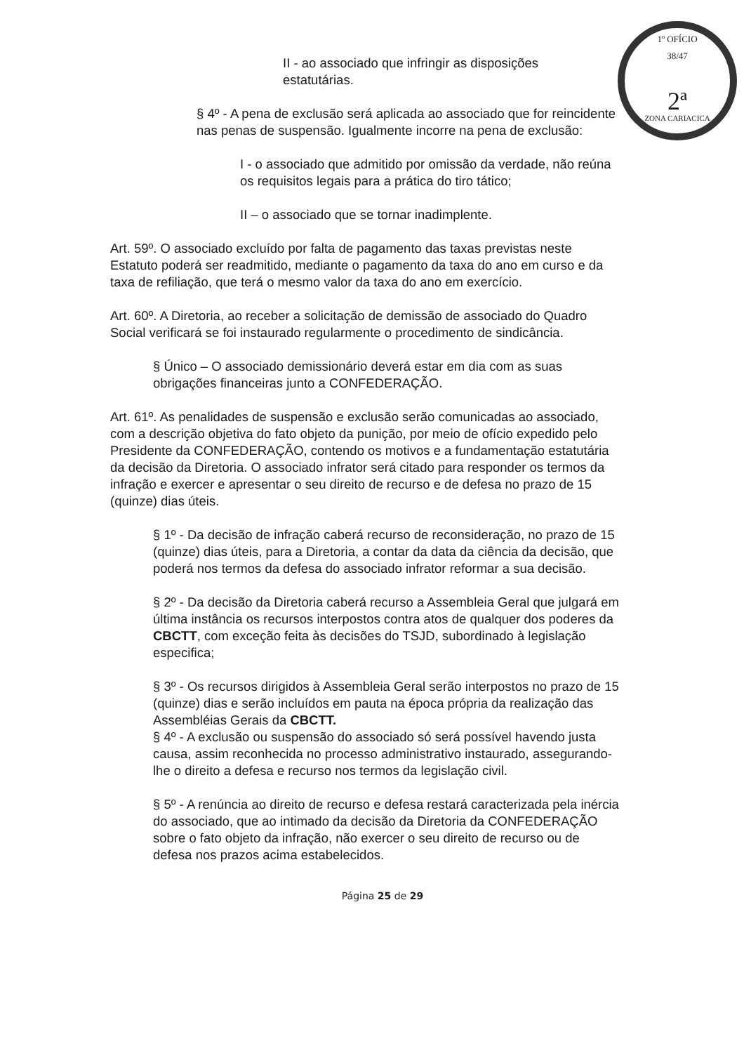1º OFÍCIO
38/47
2ª
ZONA CARIACICA
II - ao associado que infringir as disposições estatutárias.
§ 4º - A pena de exclusão será aplicada ao associado que for reincidente nas penas de suspensão. Igualmente incorre na pena de exclusão:
I - o associado que admitido por omissão da verdade, não reúna os requisitos legais para a prática do tiro tático;
II – o associado que se tornar inadimplente.
Art. 59º. O associado excluído por falta de pagamento das taxas previstas neste Estatuto poderá ser readmitido, mediante o pagamento da taxa do ano em curso e da taxa de refiliação, que terá o mesmo valor da taxa do ano em exercício.
Art. 60º. A Diretoria, ao receber a solicitação de demissão de associado do Quadro Social verificará se foi instaurado regularmente o procedimento de sindicância.
§ Único – O associado demissionário deverá estar em dia com as suas obrigações financeiras junto a CONFEDERAÇÃO.
Art. 61º. As penalidades de suspensão e exclusão serão comunicadas ao associado, com a descrição objetiva do fato objeto da punição, por meio de ofício expedido pelo Presidente da CONFEDERAÇÃO, contendo os motivos e a fundamentação estatutária da decisão da Diretoria. O associado infrator será citado para responder os termos da infração e exercer e apresentar o seu direito de recurso e de defesa no prazo de 15 (quinze) dias úteis.
§ 1º - Da decisão de infração caberá recurso de reconsideração, no prazo de 15 (quinze) dias úteis, para a Diretoria, a contar da data da ciência da decisão, que poderá nos termos da defesa do associado infrator reformar a sua decisão.
§ 2º - Da decisão da Diretoria caberá recurso a Assembleia Geral que julgará em última instância os recursos interpostos contra atos de qualquer dos poderes da CBCTT, com exceção feita às decisões do TSJD, subordinado à legislação especifica;
§ 3º - Os recursos dirigidos à Assembleia Geral serão interpostos no prazo de 15 (quinze) dias e serão incluídos em pauta na época própria da realização das Assembléias Gerais da CBCTT.
§ 4º - A exclusão ou suspensão do associado só será possível havendo justa causa, assim reconhecida no processo administrativo instaurado, assegurando-lhe o direito a defesa e recurso nos termos da legislação civil.
§ 5º - A renúncia ao direito de recurso e defesa restará caracterizada pela inércia do associado, que ao intimado da decisão da Diretoria da CONFEDERAÇÃO sobre o fato objeto da infração, não exercer o seu direito de recurso ou de defesa nos prazos acima estabelecidos.
Página 25 de 29